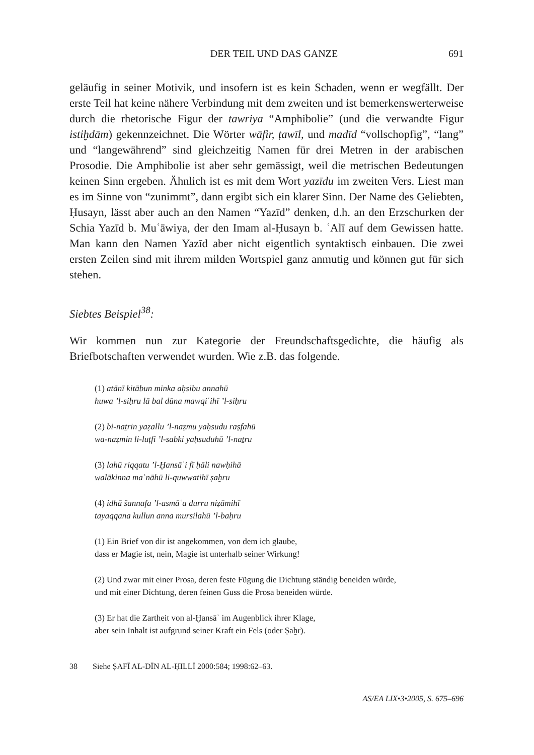DER TEIL UND DAS GANZE 691
geläufig in seiner Motivik, und insofern ist es kein Schaden, wenn er wegfällt. Der erste Teil hat keine nähere Verbindung mit dem zweiten und ist bemerkenswerterweise durch die rhetorische Figur der tawriya “Amphibolie” (und die verwandte Figur istiḫdām) gekennzeichnet. Die Wörter wāfir, ṭawīl, und madīd “vollschopfig”, “lang” und “langewährend” sind gleichzeitig Namen für drei Metren in der arabischen Prosodie. Die Amphibolie ist aber sehr gemässigt, weil die metrischen Bedeutungen keinen Sinn ergeben. Ähnlich ist es mit dem Wort yazīdu im zweiten Vers. Liest man es im Sinne von “zunimmt”, dann ergibt sich ein klarer Sinn. Der Name des Geliebten, Ḥusayn, lässt aber auch an den Namen “Yazīd” denken, d.h. an den Erzschurken der Schia Yazīd b. Muʿāwiya, der den Imam al-Ḥusayn b. ʿAlī auf dem Gewissen hatte. Man kann den Namen Yazīd aber nicht eigentlich syntaktisch einbauen. Die zwei ersten Zeilen sind mit ihrem milden Wortspiel ganz anmutig und können gut für sich stehen.
Siebtes Beispiel<sup>38</sup>:
Wir kommen nun zur Kategorie der Freundschaftsgedichte, die häufig als Briefbotschaften verwendet wurden. Wie z.B. das folgende.
(1) atānī kitābun minka aḥsibu annahū
huwa ’l-siḥru lā bal dūna mawqiʿihī ’l-siḥru
(2) bi-naṯrin yaẓallu ’l-naẓmu yaḥsudu raṣfahū
wa-naẓmin li-luṭfi ’l-sabki yaḥsuduhū ’l-naṯru
(3) lahū riqqatu ’l-Ḫansāʾi fī ḥāli nawḥihā
walākinna maʿnāhū li-quwwatihī ṣaḫru
(4) idhā šannafa ’l-asmāʿa durru niẓāmihī
tayaqqana kullun anna mursilahū ’l-baḥru
(1) Ein Brief von dir ist angekommen, von dem ich glaube,
dass er Magie ist, nein, Magie ist unterhalb seiner Wirkung!
(2) Und zwar mit einer Prosa, deren feste Fügung die Dichtung ständig beneiden würde,
und mit einer Dichtung, deren feinen Guss die Prosa beneiden würde.
(3) Er hat die Zartheit von al-Ḫansāʾ im Augenblick ihrer Klage,
aber sein Inhalt ist aufgrund seiner Kraft ein Fels (oder Ṣaḫr).
38 Siehe ṢAFĪ AL-DĪN AL-ḤILLĪ 2000:584; 1998:62–63.
AS/EA LIX•3•2005, S. 675–696